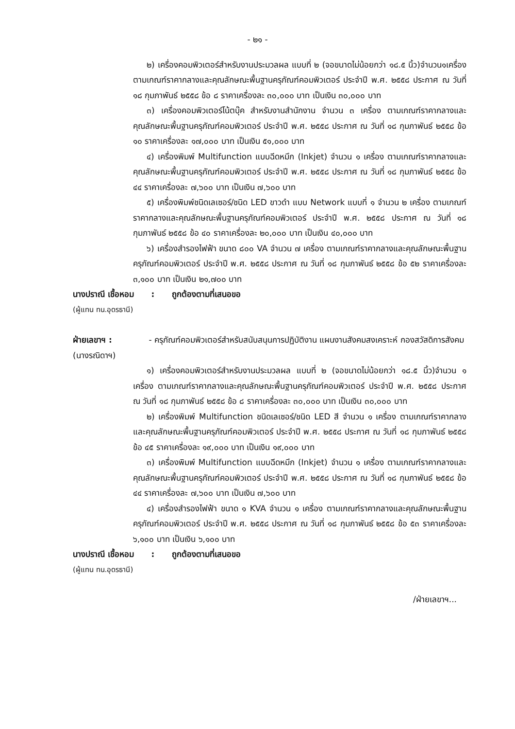- ๒๑ -
๒) เครื่องคอมพิวเตอร์สำหรับงานประมวลผล แบบที่ ๒ (จอขนาดไม่น้อยกว่า ๑๘.๕ นิ้ว)จำนวน๑เครื่อง ตามเกณฑ์ราคากลางและคุณลักษณะพื้นฐานครุภัณฑ์คอมพิวเตอร์ ประจำปี พ.ศ. ๒๕๕๘ ประกาศ ณ วันที่ ๑๘ กุมภาพันธ์ ๒๕๕๘ ข้อ ๘ ราคาเครื่องละ ๓๐,๐๐๐ บาท เป็นเงิน ๓๐,๐๐๐ บาท
๓) เครื่องคอมพิวเตอร์โน้ตบุ๊ค สำหรับงานสำนักงาน จำนวน ๓ เครื่อง ตามเกณฑ์ราคากลางและคุณลักษณะพื้นฐานครุภัณฑ์คอมพิวเตอร์ ประจำปี พ.ศ. ๒๕๕๘ ประกาศ ณ วันที่ ๑๘ กุมภาพันธ์ ๒๕๕๘ ข้อ ๑๐ ราคาเครื่องละ ๑๗,๐๐๐ บาท เป็นเงิน ๕๑,๐๐๐ บาท
๔) เครื่องพิมพ์ Multifunction แบบฉีดหมึก (Inkjet) จำนวน ๑ เครื่อง ตามเกณฑ์ราคากลางและคุณลักษณะพื้นฐานครุภัณฑ์คอมพิวเตอร์ ประจำปี พ.ศ. ๒๕๕๘ ประกาศ ณ วันที่ ๑๘ กุมภาพันธ์ ๒๕๕๘ ข้อ ๔๔ ราคาเครื่องละ ๗,๖๐๐ บาท เป็นเงิน ๗,๖๐๐ บาท
๕) เครื่องพิมพ์ชนิดเลเซอร์/ชนิด LED ขาวดำ แบบ Network แบบที่ ๑ จำนวน ๒ เครื่อง ตามเกณฑ์ราคากลางและคุณลักษณะพื้นฐานครุภัณฑ์คอมพิวเตอร์ ประจำปี พ.ศ. ๒๕๕๘ ประกาศ ณ วันที่ ๑๘ กุมภาพันธ์ ๒๕๕๘ ข้อ ๔๐ ราคาเครื่องละ ๒๐,๐๐๐ บาท เป็นเงิน ๔๐,๐๐๐ บาท
๖) เครื่องสำรองไฟฟ้า ขนาด ๘๐๐ VA จำนวน ๗ เครื่อง ตามเกณฑ์ราคากลางและคุณลักษณะพื้นฐานครุภัณฑ์คอมพิวเตอร์ ประจำปี พ.ศ. ๒๕๕๘ ประกาศ ณ วันที่ ๑๘ กุมภาพันธ์ ๒๕๕๘ ข้อ ๕๒ ราคาเครื่องละ ๓,๑๐๐ บาท เป็นเงิน ๒๑,๗๐๐ บาท
นางปราณี เชื้อหอม : ถูกต้องตามที่เสนอขอ
(ผู้แทน ทน.อุดรธานี)
ฝ่ายเลขาฯ :
(นางรณิดาฯ)
- ครุภัณฑ์คอมพิวเตอร์สำหรับสนับสนุนการปฏิบัติงาน แผนงานสังคมสงเคราะห์ กองสวัสดิการสังคม
๑) เครื่องคอมพิวเตอร์สำหรับงานประมวลผล แบบที่ ๒ (จอขนาดไม่น้อยกว่า ๑๘.๕ นิ้ว)จำนวน ๑ เครื่อง ตามเกณฑ์ราคากลางและคุณลักษณะพื้นฐานครุภัณฑ์คอมพิวเตอร์ ประจำปี พ.ศ. ๒๕๕๘ ประกาศ ณ วันที่ ๑๘ กุมภาพันธ์ ๒๕๕๘ ข้อ ๘ ราคาเครื่องละ ๓๐,๐๐๐ บาท เป็นเงิน ๓๐,๐๐๐ บาท
๒) เครื่องพิมพ์ Multifunction ชนิดเลเซอร์/ชนิด LED สี จำนวน ๑ เครื่อง ตามเกณฑ์ราคากลางและคุณลักษณะพื้นฐานครุภัณฑ์คอมพิวเตอร์ ประจำปี พ.ศ. ๒๕๕๘ ประกาศ ณ วันที่ ๑๘ กุมภาพันธ์ ๒๕๕๘ ข้อ ๔๕ ราคาเครื่องละ ๑๙,๐๐๐ บาท เป็นเงิน ๑๙,๐๐๐ บาท
๓) เครื่องพิมพ์ Multifunction แบบฉีดหมึก (Inkjet) จำนวน ๑ เครื่อง ตามเกณฑ์ราคากลางและคุณลักษณะพื้นฐานครุภัณฑ์คอมพิวเตอร์ ประจำปี พ.ศ. ๒๕๕๘ ประกาศ ณ วันที่ ๑๘ กุมภาพันธ์ ๒๕๕๘ ข้อ ๔๔ ราคาเครื่องละ ๗,๖๐๐ บาท เป็นเงิน ๗,๖๐๐ บาท
๔) เครื่องสำรองไฟฟ้า ขนาด ๑ KVA จำนวน ๑ เครื่อง ตามเกณฑ์ราคากลางและคุณลักษณะพื้นฐานครุภัณฑ์คอมพิวเตอร์ ประจำปี พ.ศ. ๒๕๕๘ ประกาศ ณ วันที่ ๑๘ กุมภาพันธ์ ๒๕๕๘ ข้อ ๕๓ ราคาเครื่องละ ๖,๑๐๐ บาท เป็นเงิน ๖,๑๐๐ บาท
นางปราณี เชื้อหอม : ถูกต้องตามที่เสนอขอ
(ผู้แทน ทน.อุดรธานี)
/ฝ่ายเลขาฯ...